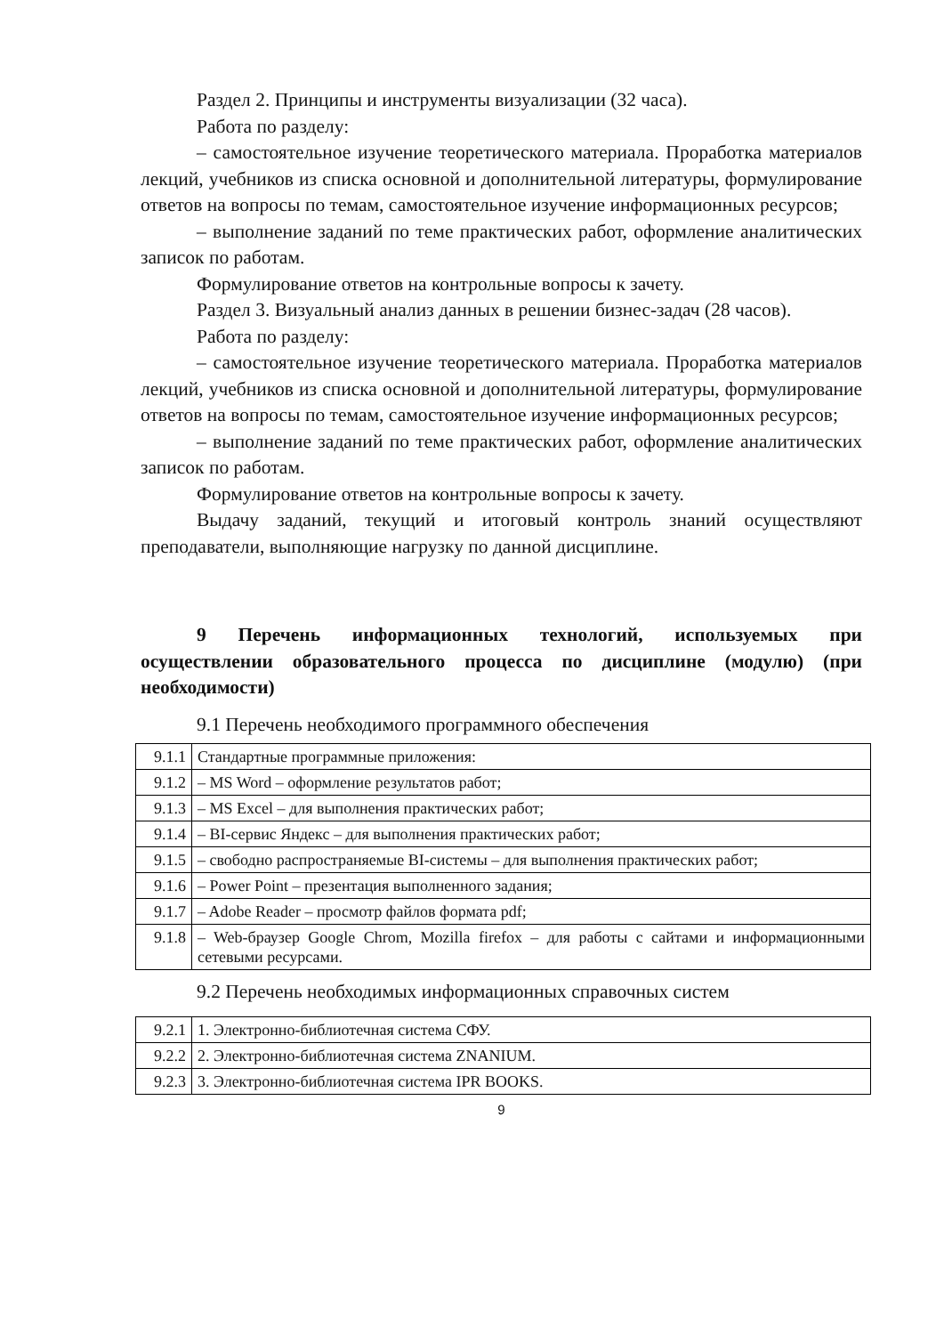Раздел 2. Принципы и инструменты визуализации (32 часа).
Работа по разделу:
– самостоятельное изучение теоретического материала. Проработка материалов лекций, учебников из списка основной и дополнительной литературы, формулирование ответов на вопросы по темам, самостоятельное изучение информационных ресурсов;
– выполнение заданий по теме практических работ, оформление аналитических записок по работам.
Формулирование ответов на контрольные вопросы к зачету.
Раздел 3. Визуальный анализ данных в решении бизнес-задач (28 часов).
Работа по разделу:
– самостоятельное изучение теоретического материала. Проработка материалов лекций, учебников из списка основной и дополнительной литературы, формулирование ответов на вопросы по темам, самостоятельное изучение информационных ресурсов;
– выполнение заданий по теме практических работ, оформление аналитических записок по работам.
Формулирование ответов на контрольные вопросы к зачету.
Выдачу заданий, текущий и итоговый контроль знаний осуществляют преподаватели, выполняющие нагрузку по данной дисциплине.
9 Перечень информационных технологий, используемых при осуществлении образовательного процесса по дисциплине (модулю) (при необходимости)
9.1 Перечень необходимого программного обеспечения
| 9.1.1 | Стандартные программные приложения: |
| 9.1.2 | – MS Word – оформление результатов работ; |
| 9.1.3 | – MS Excel – для выполнения практических работ; |
| 9.1.4 | – BI-сервис Яндекс – для выполнения практических работ; |
| 9.1.5 | – свободно распространяемые BI-системы – для выполнения практических работ; |
| 9.1.6 | – Power Point – презентация выполненного задания; |
| 9.1.7 | – Adobe Reader – просмотр файлов формата pdf; |
| 9.1.8 | – Web-браузер Google Chrom, Mozilla firefox – для работы с сайтами и информационными сетевыми ресурсами. |
9.2 Перечень необходимых информационных справочных систем
| 9.2.1 | 1. Электронно-библиотечная система СФУ. |
| 9.2.2 | 2. Электронно-библиотечная система ZNANIUM. |
| 9.2.3 | 3. Электронно-библиотечная система IPR BOOKS. |
9